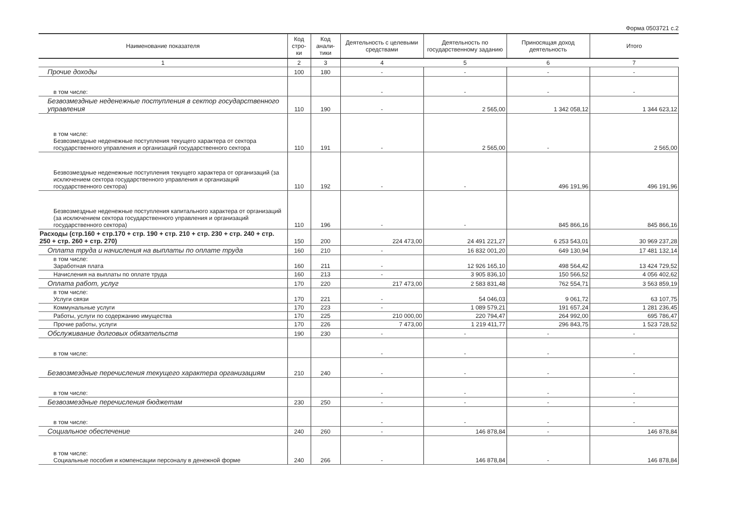Форма 0503721 с.2
| Наименование показателя | Код стро-ки | Код анали-тики | Деятельность с целевыми средствами | Деятельность по государственному заданию | Приносящая доход деятельность | Итого |
| --- | --- | --- | --- | --- | --- | --- |
| 1 | 2 | 3 | 4 | 5 | 6 | 7 |
| Прочие доходы | 100 | 180 | - | - | - | - |
| в том числе: | | | - | - | - | - |
| Безвозмездные неденежные поступления в сектор государственного управления | 110 | 190 | - | 2 565,00 | 1 342 058,12 | 1 344 623,12 |
| в том числе: Безвозмездные неденежные поступления текущего характера от сектора государственного управления и организаций государственного сектора | 110 | 191 | - | 2 565,00 | - | 2 565,00 |
| Безвозмездные неденежные поступления текущего характера от организаций (за исключением сектора государственного управления и организаций государственного сектора) | 110 | 192 | - | - | 496 191,96 | 496 191,96 |
| Безвозмездные неденежные поступления капитального характера от организаций (за исключением сектора государственного управления и организаций государственного сектора) | 110 | 196 | - | - | 845 866,16 | 845 866,16 |
| Расходы (стр.160 + стр.170 + стр. 190 + стр. 210 + стр. 230 + стр. 240 + стр. 250 + стр. 260 + стр. 270) | 150 | 200 | 224 473,00 | 24 491 221,27 | 6 253 543,01 | 30 969 237,28 |
| Оплата труда и начисления на выплаты по оплате труда | 160 | 210 | - | 16 832 001,20 | 649 130,94 | 17 481 132,14 |
| в том числе: Заработная плата | 160 | 211 | - | 12 926 165,10 | 498 564,42 | 13 424 729,52 |
| Начисления на выплаты по оплате труда | 160 | 213 | - | 3 905 836,10 | 150 566,52 | 4 056 402,62 |
| Оплата работ, услуг | 170 | 220 | 217 473,00 | 2 583 831,48 | 762 554,71 | 3 563 859,19 |
| в том числе: Услуги связи | 170 | 221 | - | 54 046,03 | 9 061,72 | 63 107,75 |
| Коммунальные услуги | 170 | 223 | - | 1 089 579,21 | 191 657,24 | 1 281 236,45 |
| Работы, услуги по содержанию имущества | 170 | 225 | 210 000,00 | 220 794,47 | 264 992,00 | 695 786,47 |
| Прочие работы, услуги | 170 | 226 | 7 473,00 | 1 219 411,77 | 296 843,75 | 1 523 728,52 |
| Обслуживание долговых обязательств | 190 | 230 | - | - | - | - |
| в том числе: | | | - | - | - | - |
| Безвозмездные перечисления текущего характера организациям | 210 | 240 | - | - | - | - |
| в том числе: | | | - | - | - | - |
| Безвозмездные перечисления бюджетам | 230 | 250 | - | - | - | - |
| в том числе: | | | - | - | - | - |
| Социальное обеспечение | 240 | 260 | - | 146 878,84 | - | 146 878,84 |
| в том числе: Социальные пособия и компенсации персоналу в денежной форме | 240 | 266 | - | 146 878,84 | - | 146 878,84 |